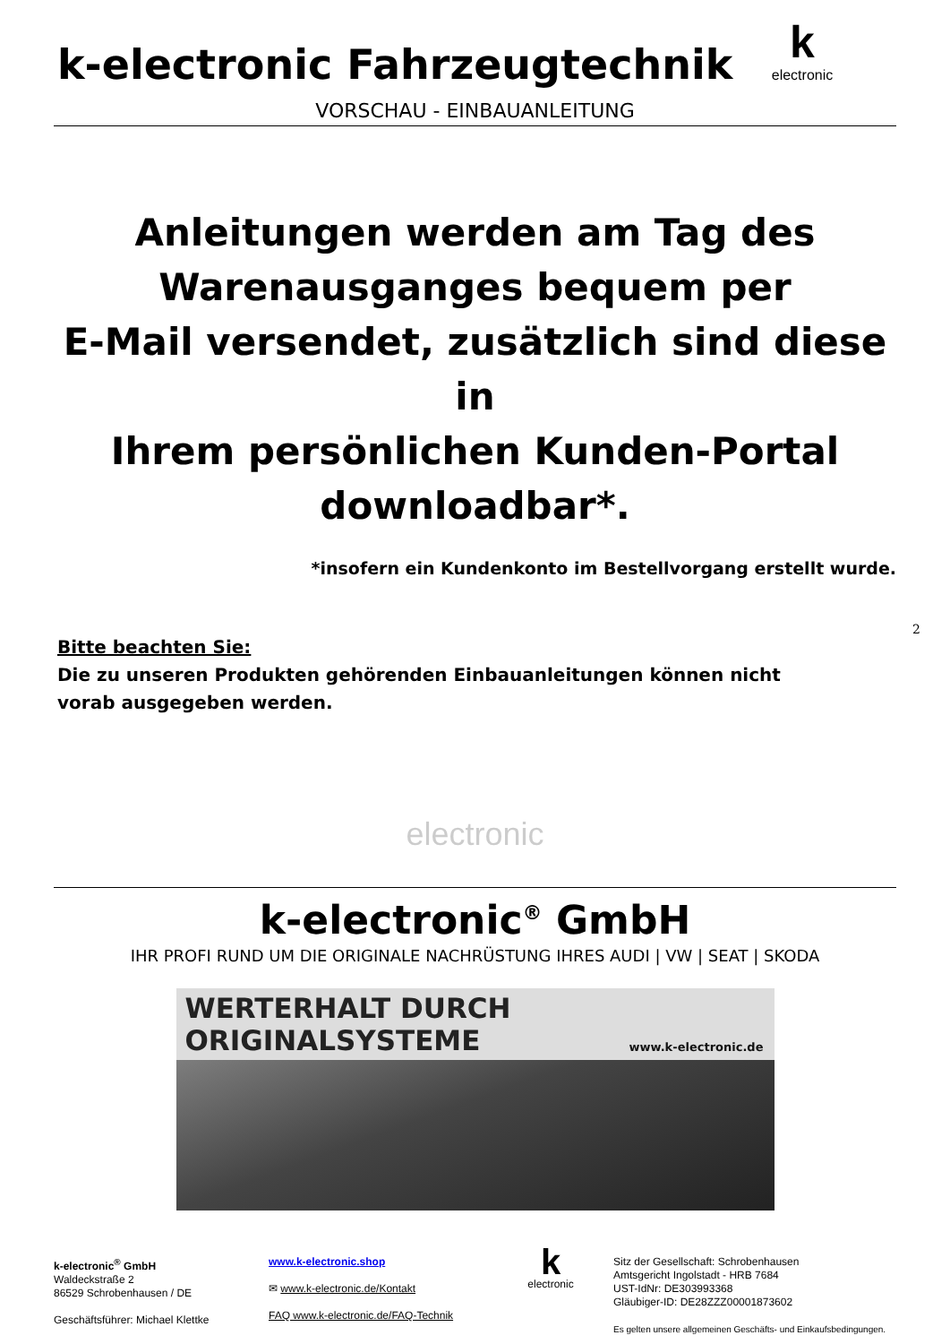k-electronic Fahrzeugtechnik
kelectronic
VORSCHAU - EINBAUANLEITUNG
Anleitungen werden am Tag des
Warenausganges bequem per
E-Mail versendet, zusätzlich sind diese in
Ihrem persönlichen Kunden-Portal
downloadbar*.
*insofern ein Kundenkonto im Bestellvorgang erstellt wurde.
Bitte beachten Sie:
Die zu unseren Produkten gehörenden Einbauanleitungen können nicht vorab ausgegeben werden.
electronic
k-electronic<sup>®</sup> GmbH
IHR PROFI RUND UM DIE ORIGINALE NACHRÜSTUNG IHRES AUDI | VW | SEAT | SKODA
WERTERHALT DURCH ORIGINALSYSTEME
www.k-electronic.de
k-electronic<sup>®</sup> GmbH
Waldeckstraße 2
86529 Schrobenhausen / DE
Geschäftsführer: Michael Klettke
www.k-electronic.shop
✉ www.k-electronic.de/Kontakt
FAQ www.k-electronic.de/FAQ-Technik
k
electronic
Sitz der Gesellschaft: Schrobenhausen
Amtsgericht Ingolstadt - HRB 7684
UST-IdNr: DE303993368
Gläubiger-ID: DE28ZZZ00001873602
Es gelten unsere allgemeinen Geschäfts- und Einkaufsbedingungen.
2